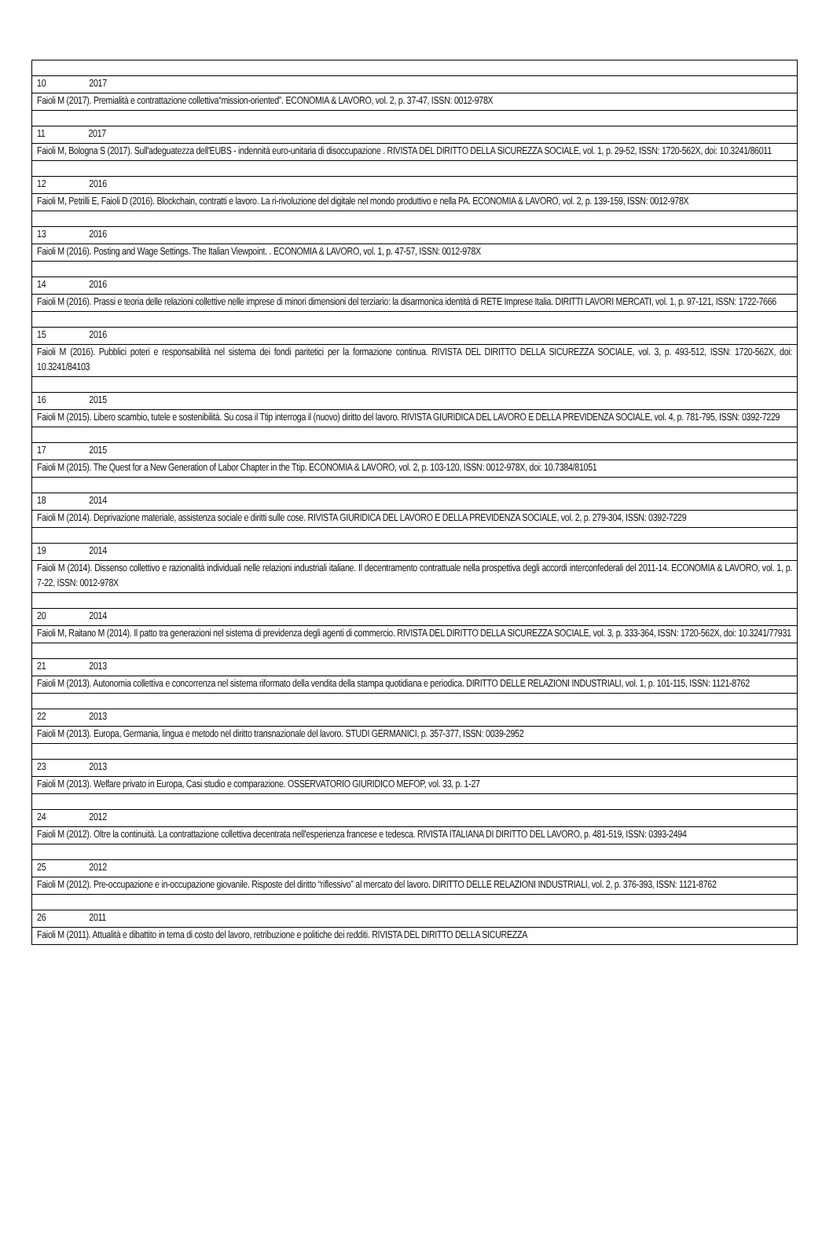| 10 2017 |
| Faioli M (2017). Premialità e contrattazione collettiva“mission-oriented”. ECONOMIA & LAVORO, vol. 2, p. 37-47, ISSN: 0012-978X |
| 11 2017 |
| Faioli M, Bologna S (2017). Sull'adeguatezza dell'EUBS - indennità euro-unitaria di disoccupazione . RIVISTA DEL DIRITTO DELLA SICUREZZA SOCIALE, vol. 1, p. 29-52, ISSN: 1720-562X, doi: 10.3241/86011 |
| 12 2016 |
| Faioli M, Petrilli E, Faioli D (2016). Blockchain, contratti e lavoro. La ri-rivoluzione del digitale nel mondo produttivo e nella PA. ECONOMIA & LAVORO, vol. 2, p. 139-159, ISSN: 0012-978X |
| 13 2016 |
| Faioli M (2016). Posting and Wage Settings. The Italian Viewpoint. . ECONOMIA & LAVORO, vol. 1, p. 47-57, ISSN: 0012-978X |
| 14 2016 |
| Faioli M (2016). Prassi e teoria delle relazioni collettive nelle imprese di minori dimensioni del terziario: la disarmonica identità di RETE Imprese Italia. DIRITTI LAVORI MERCATI, vol. 1, p. 97-121, ISSN: 1722-7666 |
| 15 2016 |
| Faioli M (2016). Pubblici poteri e responsabilità nel sistema dei fondi paritetici per la formazione continua. RIVISTA DEL DIRITTO DELLA SICUREZZA SOCIALE, vol. 3, p. 493-512, ISSN: 1720-562X, doi: 10.3241/84103 |
| 16 2015 |
| Faioli M (2015). Libero scambio, tutele e sostenibilità. Su cosa il Ttip interroga il (nuovo) diritto del lavoro. RIVISTA GIURIDICA DEL LAVORO E DELLA PREVIDENZA SOCIALE, vol. 4, p. 781-795, ISSN: 0392-7229 |
| 17 2015 |
| Faioli M (2015). The Quest for a New Generation of Labor Chapter in the Ttip. ECONOMIA & LAVORO, vol. 2, p. 103-120, ISSN: 0012-978X, doi: 10.7384/81051 |
| 18 2014 |
| Faioli M (2014). Deprivazione materiale, assistenza sociale e diritti sulle cose. RIVISTA GIURIDICA DEL LAVORO E DELLA PREVIDENZA SOCIALE, vol. 2, p. 279-304, ISSN: 0392-7229 |
| 19 2014 |
| Faioli M (2014). Dissenso collettivo e razionalità individuali nelle relazioni industriali italiane. Il decentramento contrattuale nella prospettiva degli accordi interconfederali del 2011-14. ECONOMIA & LAVORO, vol. 1, p. 7-22, ISSN: 0012-978X |
| 20 2014 |
| Faioli M, Raitano M (2014). Il patto tra generazioni nel sistema di previdenza degli agenti di commercio. RIVISTA DEL DIRITTO DELLA SICUREZZA SOCIALE, vol. 3, p. 333-364, ISSN: 1720-562X, doi: 10.3241/77931 |
| 21 2013 |
| Faioli M (2013). Autonomia collettiva e concorrenza nel sistema riformato della vendita della stampa quotidiana e periodica. DIRITTO DELLE RELAZIONI INDUSTRIALI, vol. 1, p. 101-115, ISSN: 1121-8762 |
| 22 2013 |
| Faioli M (2013). Europa, Germania, lingua e metodo nel diritto transnazionale del lavoro. STUDI GERMANICI, p. 357-377, ISSN: 0039-2952 |
| 23 2013 |
| Faioli M (2013). Welfare privato in Europa, Casi studio e comparazione. OSSERVATORIO GIURIDICO MEFOP, vol. 33, p. 1-27 |
| 24 2012 |
| Faioli M (2012). Oltre la continuità. La contrattazione collettiva decentrata nell'esperienza francese e tedesca. RIVISTA ITALIANA DI DIRITTO DEL LAVORO, p. 481-519, ISSN: 0393-2494 |
| 25 2012 |
| Faioli M (2012). Pre-occupazione e in-occupazione giovanile. Risposte del diritto “riflessivo” al mercato del lavoro. DIRITTO DELLE RELAZIONI INDUSTRIALI, vol. 2, p. 376-393, ISSN: 1121-8762 |
| 26 2011 |
| Faioli M (2011). Attualità e dibattito in tema di costo del lavoro, retribuzione e politiche dei redditi. RIVISTA DEL DIRITTO DELLA SICUREZZA |